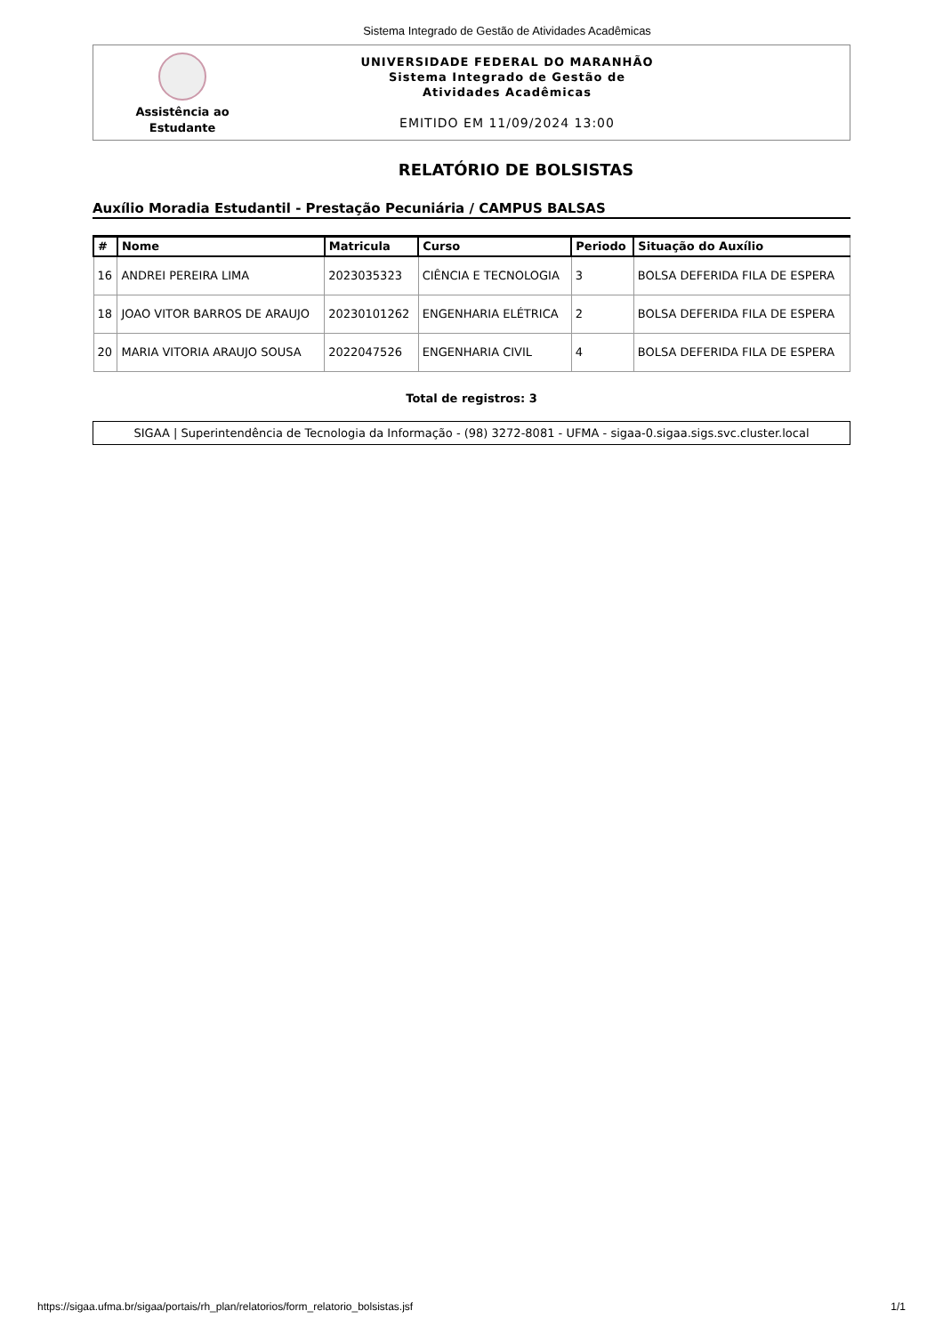Sistema Integrado de Gestão de Atividades Acadêmicas
Assistência ao
Estudante
UNIVERSIDADE FEDERAL DO MARANHÃO
Sistema Integrado de Gestão de
Atividades Acadêmicas
EMITIDO EM 11/09/2024 13:00
RELATÓRIO DE BOLSISTAS
Auxílio Moradia Estudantil - Prestação Pecuniária / CAMPUS BALSAS
| # | Nome | Matricula | Curso | Periodo | Situação do Auxílio |
| --- | --- | --- | --- | --- | --- |
| 16 | ANDREI PEREIRA LIMA | 2023035323 | CIÊNCIA E TECNOLOGIA | 3 | BOLSA DEFERIDA FILA DE ESPERA |
| 18 | JOAO VITOR BARROS DE ARAUJO | 20230101262 | ENGENHARIA ELÉTRICA | 2 | BOLSA DEFERIDA FILA DE ESPERA |
| 20 | MARIA VITORIA ARAUJO SOUSA | 2022047526 | ENGENHARIA CIVIL | 4 | BOLSA DEFERIDA FILA DE ESPERA |
Total de registros: 3
SIGAA | Superintendência de Tecnologia da Informação - (98) 3272-8081 - UFMA - sigaa-0.sigaa.sigs.svc.cluster.local
https://sigaa.ufma.br/sigaa/portais/rh_plan/relatorios/form_relatorio_bolsistas.jsf 1/1